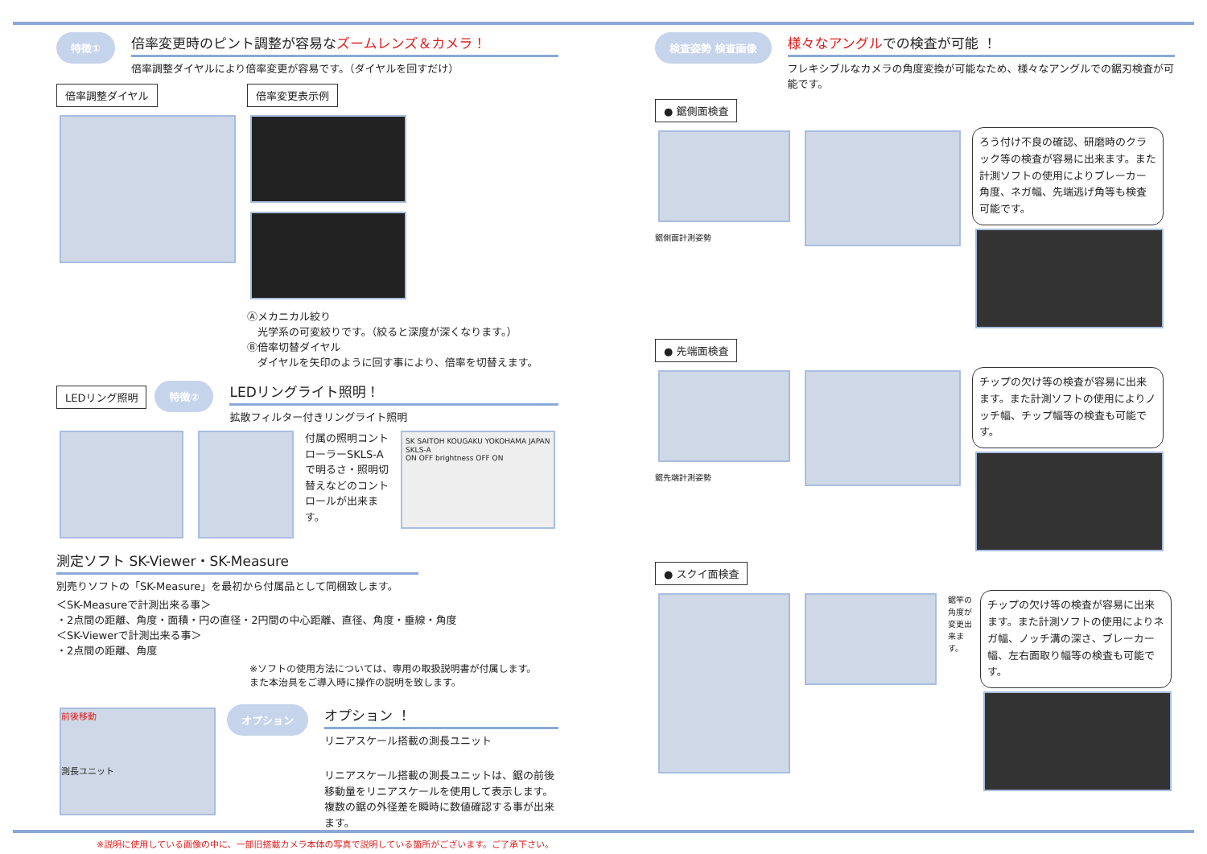特徴①
倍率変更時のピント調整が容易なズームレンズ＆カメラ！
倍率調整ダイヤルにより倍率変更が容易です。（ダイヤルを回すだけ）
倍率調整ダイヤル
倍率変更表示例
Ⓐメカニカル絞り
　光学系の可変絞りです。（絞ると深度が深くなります。）
Ⓑ倍率切替ダイヤル
　ダイヤルを矢印のように回す事により、倍率を切替えます。
LEDリング照明 特徴②
LEDリングライト照明！
拡散フィルター付きリングライト照明
付属の照明コントローラーSKLS-Aで明るさ・照明切替えなどのコントロールが出来ます。
SK SAITOH KOUGAKU YOKOHAMA JAPAN　SKLS-A
ON OFF brightness OFF ON
測定ソフト SK-Viewer・SK-Measure
別売りソフトの「SK-Measure」を最初から付属品として同梱致します。
＜SK-Measureで計測出来る事＞
・2点間の距離、角度・面積・円の直径・2円間の中心距離、直径、角度・垂線・角度
＜SK-Viewerで計測出来る事＞
・2点間の距離、角度
※ソフトの使用方法については、専用の取扱説明書が付属します。
また本治具をご導入時に操作の説明を致します。
前後移動
測長ユニット
オプション
オプション ！
リニアスケール搭載の測長ユニット
リニアスケール搭載の測長ユニットは、鋸の前後移動量をリニアスケールを使用して表示します。複数の鋸の外径差を瞬時に数値確認する事が出来ます。
※説明に使用している画像の中に、一部旧搭載カメラ本体の写真で説明している箇所がございます。ご了承下さい。
検査姿勢 検査画像
様々なアングルでの検査が可能 ！
フレキシブルなカメラの角度変換が可能なため、様々なアングルでの鋸刃検査が可能です。
● 鋸側面検査
鋸側面計測姿勢
ろう付け不良の確認、研磨時のクラック等の検査が容易に出来ます。また計測ソフトの使用によりブレーカー角度、ネガ幅、先端逃げ角等も検査可能です。
● 先端面検査
鋸先端計測姿勢
チップの欠け等の検査が容易に出来ます。また計測ソフトの使用によりノッチ幅、チップ幅等の検査も可能です。
● スクイ面検査
鋸竿の角度が変更出来ます。
チップの欠け等の検査が容易に出来ます。また計測ソフトの使用によりネガ幅、ノッチ溝の深さ、ブレーカー幅、左右面取り幅等の検査も可能です。